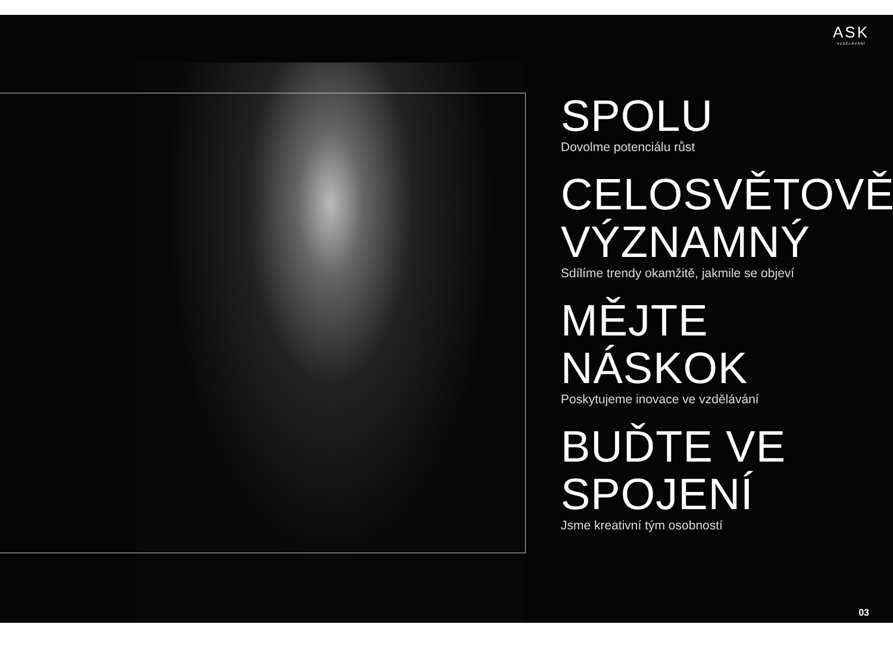ASK
VZDĚLÁVÁNÍ
SPOLU
Dovolme potenciálu růst
CELOSVĚTOVĚ VÝZNAMNÝ
Sdílíme trendy okamžitě, jakmile se objeví
MĚJTE NÁSKOK
Poskytujeme inovace ve vzdělávání
BUĎTE VE SPOJENÍ
Jsme kreativní tým osobností
03